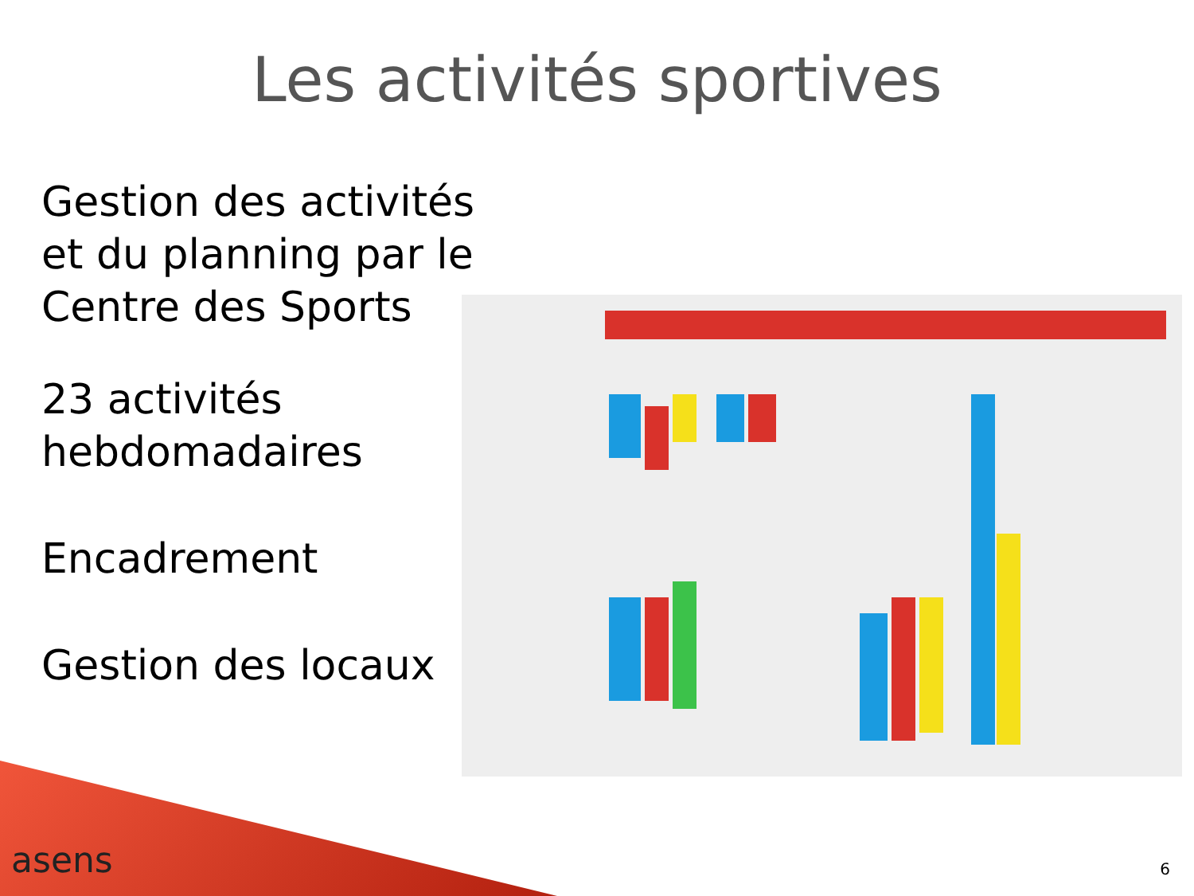Les activités sportives
Gestion des activités et du planning par le Centre des Sports
23 activités hebdomadaires
Encadrement
Gestion des locaux
asens 6